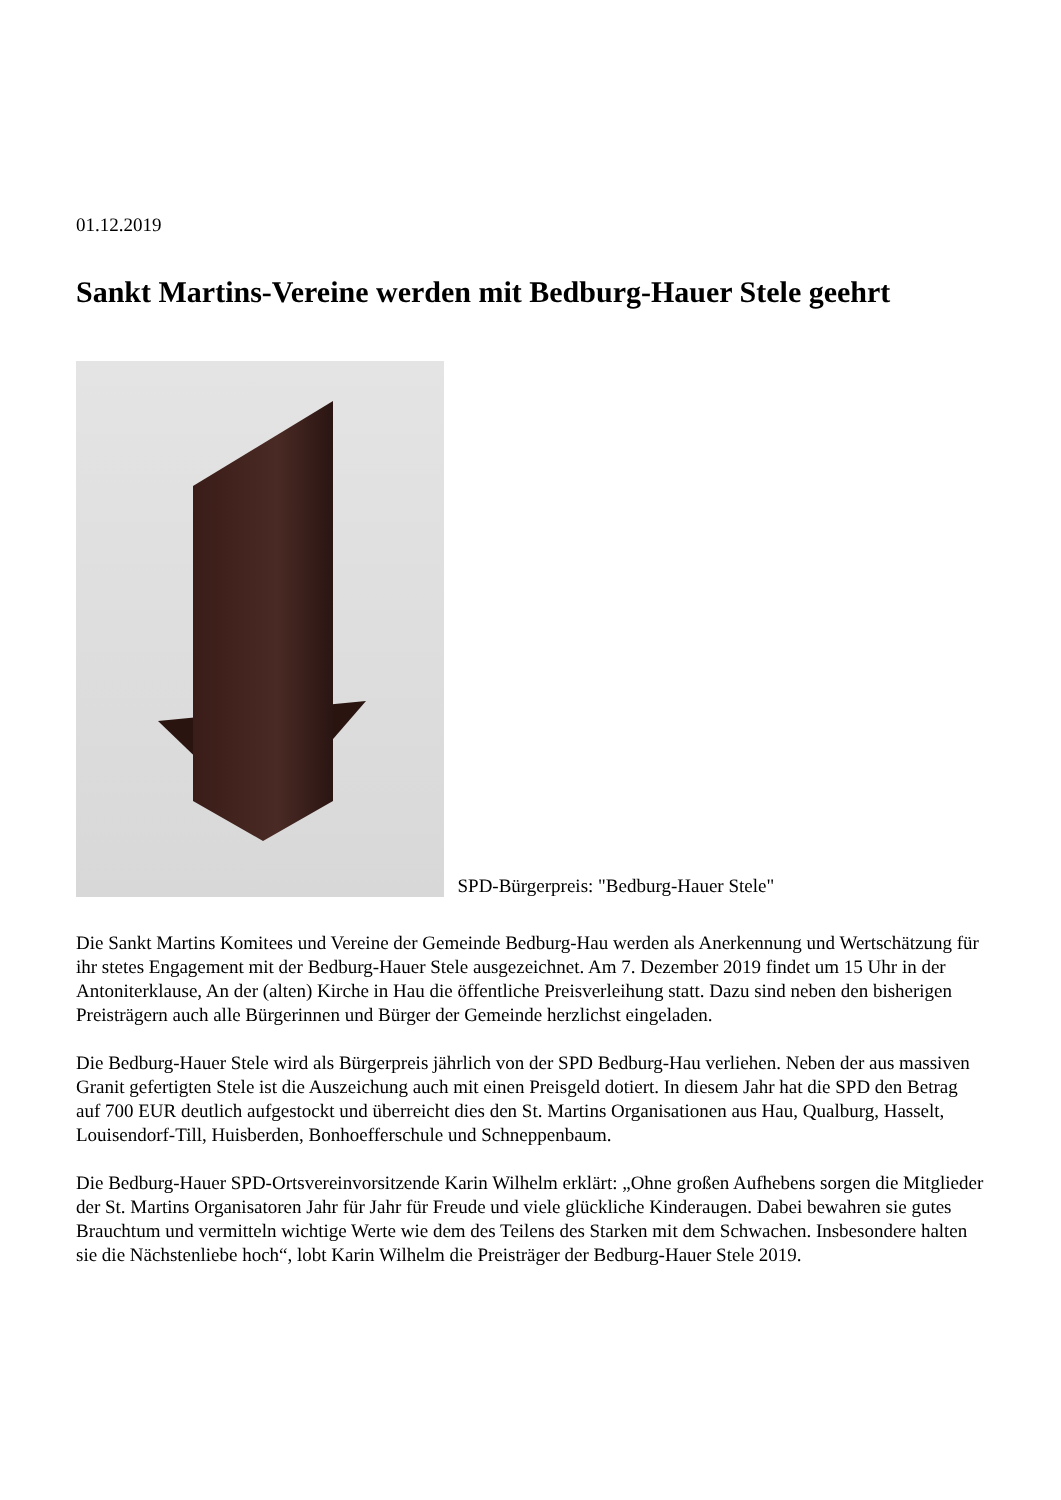01.12.2019
Sankt Martins-Vereine werden mit Bedburg-Hauer Stele geehrt
SPD-Bürgerpreis: "Bedburg-Hauer Stele"
Die Sankt Martins Komitees und Vereine der Gemeinde Bedburg-Hau werden als Anerkennung und Wertschätzung für ihr stetes Engagement mit der Bedburg-Hauer Stele ausgezeichnet. Am 7. Dezember 2019 findet um 15 Uhr in der Antoniterklause, An der (alten) Kirche in Hau die öffentliche Preisverleihung statt. Dazu sind neben den bisherigen Preisträgern auch alle Bürgerinnen und Bürger der Gemeinde herzlichst eingeladen.
Die Bedburg-Hauer Stele wird als Bürgerpreis jährlich von der SPD Bedburg-Hau verliehen. Neben der aus massiven Granit gefertigten Stele ist die Auszeichung auch mit einen Preisgeld dotiert. In diesem Jahr hat die SPD den Betrag auf 700 EUR deutlich aufgestockt und überreicht dies den St. Martins Organisationen aus Hau, Qualburg, Hasselt, Louisendorf-Till, Huisberden, Bonhoefferschule und Schneppenbaum.
Die Bedburg-Hauer SPD-Ortsvereinvorsitzende Karin Wilhelm erklärt: „Ohne großen Aufhebens sorgen die Mitglieder der St. Martins Organisatoren Jahr für Jahr für Freude und viele glückliche Kinderaugen. Dabei bewahren sie gutes Brauchtum und vermitteln wichtige Werte wie dem des Teilens des Starken mit dem Schwachen. Insbesondere halten sie die Nächstenliebe hoch“, lobt Karin Wilhelm die Preisträger der Bedburg-Hauer Stele 2019.